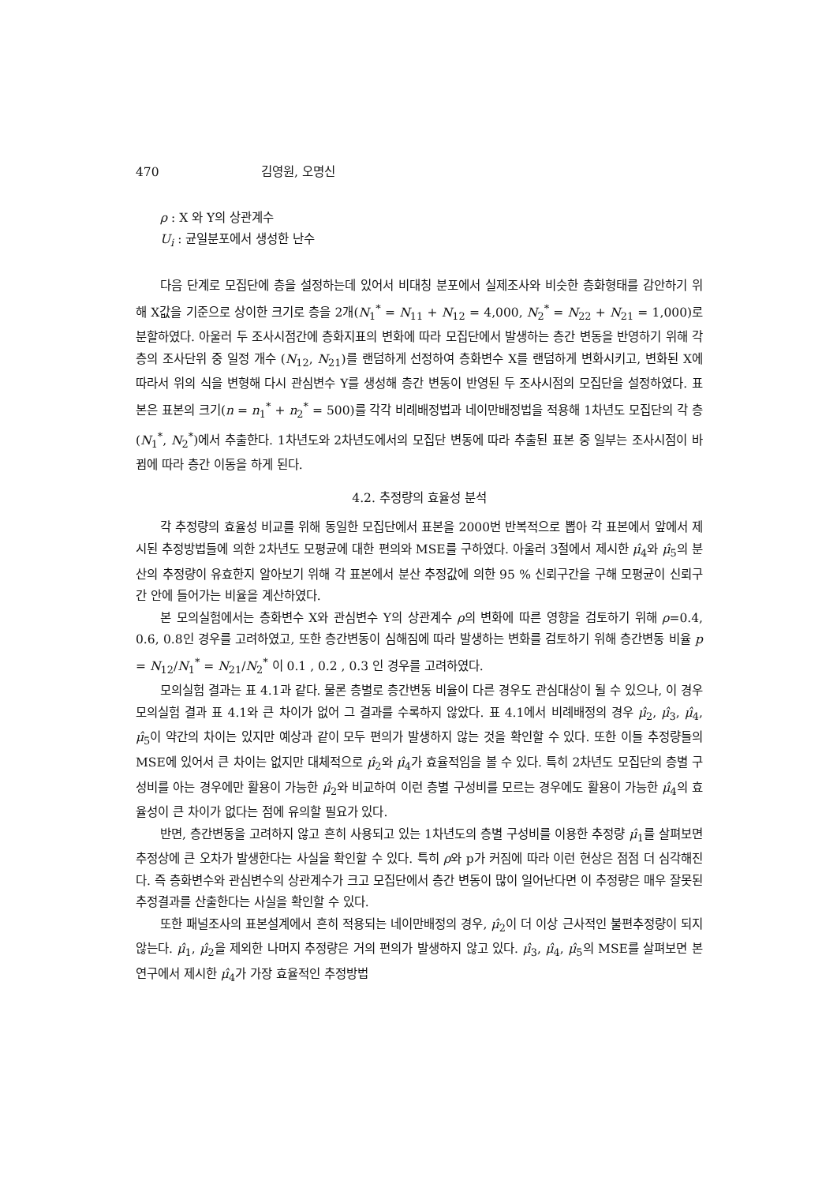470 김영원, 오명신
ρ : X 와 Y의 상관계수
U<sub>i</sub> : 균일분포에서 생성한 난수
다음 단계로 모집단에 층을 설정하는데 있어서 비대칭 분포에서 실제조사와 비슷한 층화형태를 감안하기 위해 X값을 기준으로 상이한 크기로 층을 2개(N<sub>1</sub><sup>*</sup> = N<sub>11</sub> + N<sub>12</sub> = 4,000, N<sub>2</sub><sup>*</sup> = N<sub>22</sub> + N<sub>21</sub> = 1,000)로 분할하였다. 아울러 두 조사시점간에 층화지표의 변화에 따라 모집단에서 발생하는 층간 변동을 반영하기 위해 각 층의 조사단위 중 일정 개수 (N<sub>12</sub>, N<sub>21</sub>)를 랜덤하게 선정하여 층화변수 X를 랜덤하게 변화시키고, 변화된 X에 따라서 위의 식을 변형해 다시 관심변수 Y를 생성해 층간 변동이 반영된 두 조사시점의 모집단을 설정하였다. 표본은 표본의 크기(n = n<sub>1</sub><sup>*</sup> + n<sub>2</sub><sup>*</sup> = 500)를 각각 비례배정법과 네이만배정법을 적용해 1차년도 모집단의 각 층(N<sub>1</sub><sup>*</sup>, N<sub>2</sub><sup>*</sup>)에서 추출한다. 1차년도와 2차년도에서의 모집단 변동에 따라 추출된 표본 중 일부는 조사시점이 바뀜에 따라 층간 이동을 하게 된다.
4.2. 추정량의 효율성 분석
각 추정량의 효율성 비교를 위해 동일한 모집단에서 표본을 2000번 반복적으로 뽑아 각 표본에서 앞에서 제시된 추정방법들에 의한 2차년도 모평균에 대한 편의와 MSE를 구하였다. 아울러 3절에서 제시한 μ̂<sub>4</sub>와 μ̂<sub>5</sub>의 분산의 추정량이 유효한지 알아보기 위해 각 표본에서 분산 추정값에 의한 95 % 신뢰구간을 구해 모평균이 신뢰구간 안에 들어가는 비율을 계산하였다.
본 모의실험에서는 층화변수 X와 관심변수 Y의 상관계수 ρ의 변화에 따른 영향을 검토하기 위해 ρ=0.4, 0.6, 0.8인 경우를 고려하였고, 또한 층간변동이 심해짐에 따라 발생하는 변화를 검토하기 위해 층간변동 비율 p = N<sub>12</sub>/N<sub>1</sub><sup>*</sup> = N<sub>21</sub>/N<sub>2</sub><sup>*</sup> 이 0.1 , 0.2 , 0.3 인 경우를 고려하였다.
모의실험 결과는 표 4.1과 같다. 물론 층별로 층간변동 비율이 다른 경우도 관심대상이 될 수 있으나, 이 경우 모의실험 결과 표 4.1와 큰 차이가 없어 그 결과를 수록하지 않았다. 표 4.1에서 비례배정의 경우 μ̂<sub>2</sub>, μ̂<sub>3</sub>, μ̂<sub>4</sub>, μ̂<sub>5</sub>이 약간의 차이는 있지만 예상과 같이 모두 편의가 발생하지 않는 것을 확인할 수 있다. 또한 이들 추정량들의 MSE에 있어서 큰 차이는 없지만 대체적으로 μ̂<sub>2</sub>와 μ̂<sub>4</sub>가 효율적임을 볼 수 있다. 특히 2차년도 모집단의 층별 구성비를 아는 경우에만 활용이 가능한 μ̂<sub>2</sub>와 비교하여 이런 층별 구성비를 모르는 경우에도 활용이 가능한 μ̂<sub>4</sub>의 효율성이 큰 차이가 없다는 점에 유의할 필요가 있다.
반면, 층간변동을 고려하지 않고 흔히 사용되고 있는 1차년도의 층별 구성비를 이용한 추정량 μ̂<sub>1</sub>를 살펴보면 추정상에 큰 오차가 발생한다는 사실을 확인할 수 있다. 특히 ρ와 p가 커짐에 따라 이런 현상은 점점 더 심각해진다. 즉 층화변수와 관심변수의 상관계수가 크고 모집단에서 층간 변동이 많이 일어난다면 이 추정량은 매우 잘못된 추정결과를 산출한다는 사실을 확인할 수 있다.
또한 패널조사의 표본설계에서 흔히 적용되는 네이만배정의 경우, μ̂<sub>2</sub>이 더 이상 근사적인 불편추정량이 되지 않는다. μ̂<sub>1</sub>, μ̂<sub>2</sub>을 제외한 나머지 추정량은 거의 편의가 발생하지 않고 있다. μ̂<sub>3</sub>, μ̂<sub>4</sub>, μ̂<sub>5</sub>의 MSE를 살펴보면 본 연구에서 제시한 μ̂<sub>4</sub>가 가장 효율적인 추정방법